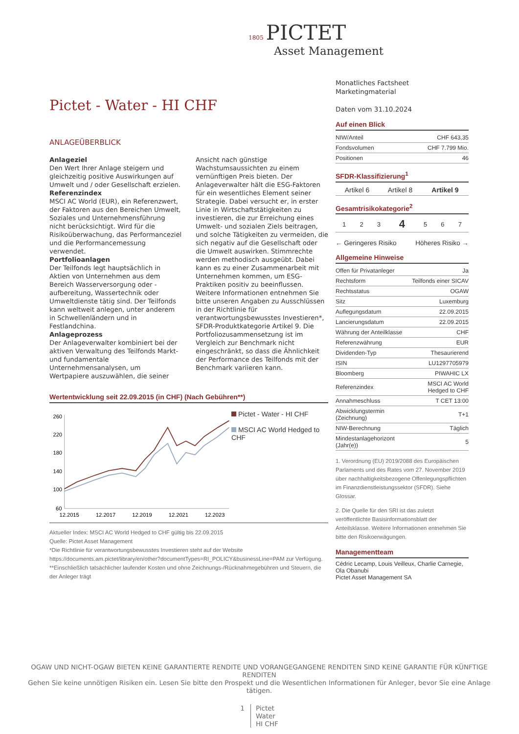1805 PICTET
Asset Management
Pictet - Water - HI CHF
ANLAGEÜBERBLICK
Anlageziel
Den Wert Ihrer Anlage steigern und gleichzeitig positive Auswirkungen auf Umwelt und / oder Gesellschaft erzielen.
Referenzindex
MSCI AC World (EUR), ein Referenzwert, der Faktoren aus den Bereichen Umwelt, Soziales und Unternehmensführung nicht berücksichtigt. Wird für die Risikoüberwachung, das Performanceziel und die Performancemessung verwendet.
Portfolioanlagen
Der Teilfonds legt hauptsächlich in Aktien von Unternehmen aus dem Bereich Wasserversorgung oder -aufbereitung, Wassertechnik oder Umweltdienste tätig sind. Der Teilfonds kann weltweit anlegen, unter anderem in Schwellenländern und in Festlandchina.
Anlageprozess
Der Anlageverwalter kombiniert bei der aktiven Verwaltung des Teilfonds Markt- und fundamentale Unternehmensanalysen, um Wertpapiere auszuwählen, die seiner Ansicht nach günstige Wachstumsaussichten zu einem vernünftigen Preis bieten. Der Anlageverwalter hält die ESG-Faktoren für ein wesentliches Element seiner Strategie. Dabei versucht er, in erster Linie in Wirtschaftstätigkeiten zu investieren, die zur Erreichung eines Umwelt- und sozialen Ziels beitragen, und solche Tätigkeiten zu vermeiden, die sich negativ auf die Gesellschaft oder die Umwelt auswirken. Stimmrechte werden methodisch ausgeübt. Dabei kann es zu einer Zusammenarbeit mit Unternehmen kommen, um ESG-Praktiken positiv zu beeinflussen. Weitere Informationen entnehmen Sie bitte unseren Angaben zu Ausschlüssen in der Richtlinie für verantwortungsbewusstes Investieren*, SFDR-Produktkategorie Artikel 9. Die Portfoliozusammensetzung ist im Vergleich zur Benchmark nicht eingeschränkt, so dass die Ähnlichkeit der Performance des Teilfonds mit der Benchmark variieren kann.
Wertentwicklung seit 22.09.2015 (in CHF) (Nach Gebühren**)
260
220
180
140
100
60
12.2015
12.2017
12.2019
12.2021
12.2023
Pictet - Water - HI CHF
MSCI AC World Hedged to CHF
Aktueller Index: MSCI AC World Hedged to CHF gültig bis 22.09.2015
Quelle: Pictet Asset Management
*Die Richtlinie für verantwortungsbewusstes Investieren steht auf der Website https://documents.am.pictet/library/en/other?documentTypes=RI_POLICY&businessLine=PAM zur Verfügung.
**Einschließlich tatsächlicher laufender Kosten und ohne Zeichnungs-/Rücknahmegebühren und Steuern, die der Anleger trägt
Monatliches Factsheet
Marketingmaterial
Daten vom 31.10.2024
Auf einen Blick
| NIW/Anteil | CHF 643,35 |
| Fondsvolumen | CHF 7.799 Mio. |
| Positionen | 46 |
SFDR-Klassifizierung<sup>1</sup>
| Artikel 6 | Artikel 8 | Artikel 9 |
Gesamtrisikokategorie<sup>2</sup>
| 1 | 2 | 3 | 4 | 5 | 6 | 7 |
← Geringeres Risiko Höheres Risiko →
Allgemeine Hinweise
| Offen für Privatanleger | Ja |
| Rechtsform | Teilfonds einer SICAV |
| Rechtsstatus | OGAW |
| Sitz | Luxemburg |
| Auflegungsdatum | 22.09.2015 |
| Lancierungsdatum | 22.09.2015 |
| Währung der Anteilklasse | CHF |
| Referenzwährung | EUR |
| Dividenden-Typ | Thesaurierend |
| ISIN | LU1297705979 |
| Bloomberg | PIWAHIC LX |
| Referenzindex | MSCI AC World Hedged to CHF |
| Annahmeschluss | T CET 13:00 |
| Abwicklungstermin (Zeichnung) | T+1 |
| NIW-Berechnung | Täglich |
| Mindestanlagehorizont (Jahr(e)) | 5 |
1. Verordnung (EU) 2019/2088 des Europäischen Parlaments und des Rates vom 27. November 2019 über nachhaltigkeitsbezogene Offenlegungspflichten im Finanzdienstleistungssektor (SFDR). Siehe Glossar.
2. Die Quelle für den SRI ist das zuletzt veröffentlichte Basisinformationsblatt der Anteilsklasse. Weitere Informationen entnehmen Sie bitte den Risikoerwägungen.
Managementteam
Cédric Lecamp, Louis Veilleux, Charlie Carnegie, Ola Obanubi
Pictet Asset Management SA
OGAW UND NICHT-OGAW BIETEN KEINE GARANTIERTE RENDITE UND VORANGEGANGENE RENDITEN SIND KEINE GARANTIE FÜR KÜNFTIGE RENDITEN
Gehen Sie keine unnötigen Risiken ein. Lesen Sie bitte den Prospekt und die Wesentlichen Informationen für Anleger, bevor Sie eine Anlage tätigen.
1 Pictet
Water
HI CHF